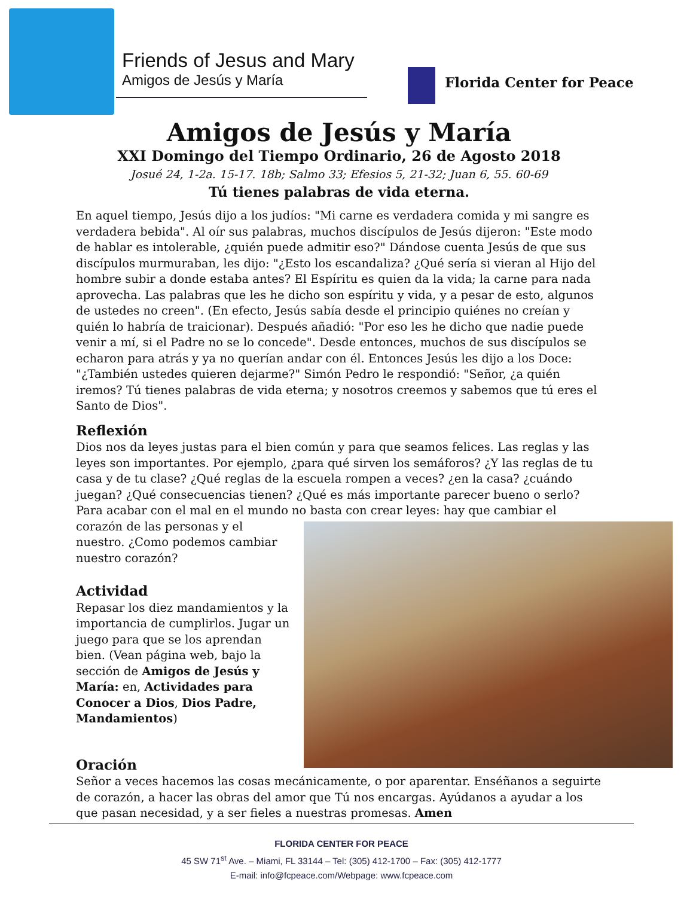Friends of Jesus and Mary
Amigos de Jesús y María
Florida Center for Peace
Amigos de Jesús y María
XXI Domingo del Tiempo Ordinario, 26 de Agosto 2018
Josué 24, 1-2a. 15-17. 18b; Salmo 33; Efesios 5, 21-32; Juan 6, 55. 60-69
Tú tienes palabras de vida eterna.
En aquel tiempo, Jesús dijo a los judíos: "Mi carne es verdadera comida y mi sangre es verdadera bebida". Al oír sus palabras, muchos discípulos de Jesús dijeron: "Este modo de hablar es intolerable, ¿quién puede admitir eso?" Dándose cuenta Jesús de que sus discípulos murmuraban, les dijo: "¿Esto los escandaliza? ¿Qué sería si vieran al Hijo del hombre subir a donde estaba antes? El Espíritu es quien da la vida; la carne para nada aprovecha. Las palabras que les he dicho son espíritu y vida, y a pesar de esto, algunos de ustedes no creen". (En efecto, Jesús sabía desde el principio quiénes no creían y quién lo habría de traicionar). Después añadió: "Por eso les he dicho que nadie puede venir a mí, si el Padre no se lo concede". Desde entonces, muchos de sus discípulos se echaron para atrás y ya no querían andar con él. Entonces Jesús les dijo a los Doce: "¿También ustedes quieren dejarme?" Simón Pedro le respondió: "Señor, ¿a quién iremos? Tú tienes palabras de vida eterna; y nosotros creemos y sabemos que tú eres el Santo de Dios".
Reflexión
Dios nos da leyes justas para el bien común y para que seamos felices. Las reglas y las leyes son importantes. Por ejemplo, ¿para qué sirven los semáforos? ¿Y las reglas de tu casa y de tu clase? ¿Qué reglas de la escuela rompen a veces? ¿en la casa? ¿cuándo juegan? ¿Qué consecuencias tienen? ¿Qué es más importante parecer bueno o serlo? Para acabar con el mal en el mundo no basta con crear leyes: hay que cambiar el corazón de las personas y el nuestro. ¿Como podemos cambiar nuestro corazón?
Actividad
Repasar los diez mandamientos y la importancia de cumplirlos. Jugar un juego para que se los aprendan bien. (Vean página web, bajo la sección de Amigos de Jesús y María: en, Actividades para Conocer a Dios, Dios Padre, Mandamientos)
Oración
Señor a veces hacemos las cosas mecánicamente, o por aparentar. Enséñanos a seguirte de corazón, a hacer las obras del amor que Tú nos encargas. Ayúdanos a ayudar a los que pasan necesidad, y a ser fieles a nuestras promesas. Amen
FLORIDA CENTER FOR PEACE
45 SW 71<sup>st</sup> Ave. – Miami, FL 33144 – Tel: (305) 412-1700 – Fax: (305) 412-1777
E-mail: info@fcpeace.com/Webpage: www.fcpeace.com